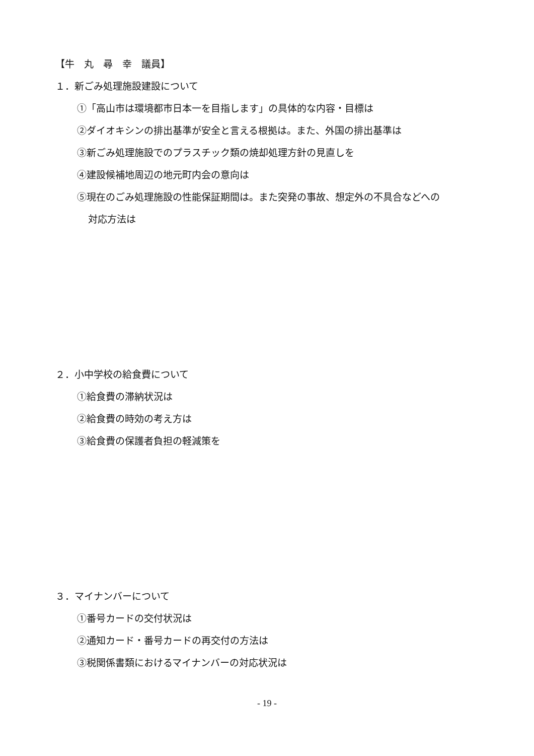【牛　丸　尋　幸　議員】
１．新ごみ処理施設建設について
①「高山市は環境都市日本一を目指します」の具体的な内容・目標は
②ダイオキシンの排出基準が安全と言える根拠は。また、外国の排出基準は
③新ごみ処理施設でのプラスチック類の焼却処理方針の見直しを
④建設候補地周辺の地元町内会の意向は
⑤現在のごみ処理施設の性能保証期間は。また突発の事故、想定外の不具合などへの
対応方法は
２．小中学校の給食費について
①給食費の滞納状況は
②給食費の時効の考え方は
③給食費の保護者負担の軽減策を
３．マイナンバーについて
①番号カードの交付状況は
②通知カード・番号カードの再交付の方法は
③税関係書類におけるマイナンバーの対応状況は
- 19 -